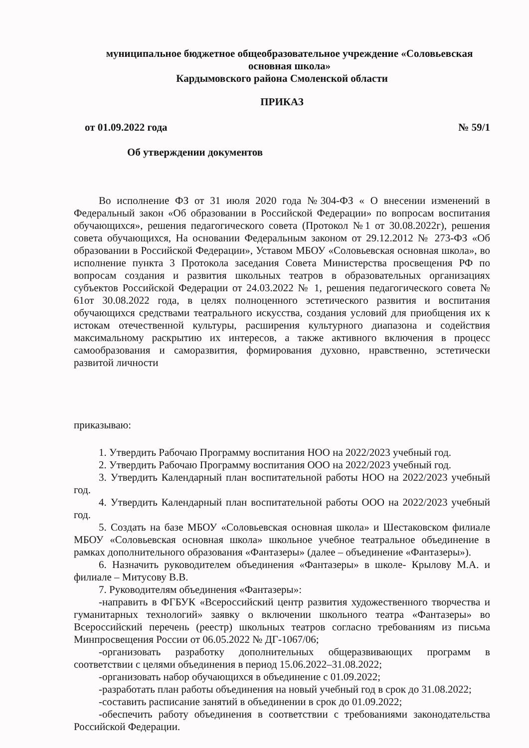муниципальное бюджетное общеобразовательное учреждение «Соловьевская основная школа»
Кардымовского района Смоленской области
ПРИКАЗ
от 01.09.2022 года № 59/1
Об утверждении документов
Во исполнение ФЗ от 31 июля 2020 года №304-ФЗ « О внесении изменений в Федеральный закон «Об образовании в Российской Федерации» по вопросам воспитания обучающихся», решения педагогического совета (Протокол №1 от 30.08.2022г), решения совета обучающихся, На основании Федеральным законом от 29.12.2012 № 273-ФЗ «Об образовании в Российской Федерации», Уставом МБОУ «Соловьевская основная школа», во исполнение пункта 3 Протокола заседания Совета Министерства просвещения РФ по вопросам создания и развития школьных театров в образовательных организациях субъектов Российской Федерации от 24.03.2022 № 1, решения педагогического совета № 61от 30.08.2022 года, в целях полноценного эстетического развития и воспитания обучающихся средствами театрального искусства, создания условий для приобщения их к истокам отечественной культуры, расширения культурного диапазона и содействия максимальному раскрытию их интересов, а также активного включения в процесс самообразования и саморазвития, формирования духовно, нравственно, эстетически развитой личности
приказываю:
1. Утвердить Рабочаю Программу воспитания НОО на 2022/2023 учебный год.
2. Утвердить Рабочаю Программу воспитания ООО на 2022/2023 учебный год.
3. Утвердить Календарный план воспитательной работы НОО на 2022/2023 учебный год.
4. Утвердить Календарный план воспитательной работы ООО на 2022/2023 учебный год.
5. Создать на базе МБОУ «Соловьевская основная школа» и Шестаковском филиале МБОУ «Соловьевская основная школа» школьное учебное театральное объединение в рамках дополнительного образования «Фантазеры» (далее – объединение «Фантазеры»).
6. Назначить руководителем объединения «Фантазеры» в школе- Крылову М.А. и филиале – Митусову В.В.
7. Руководителям объединения «Фантазеры»:
-направить в ФГБУК «Всероссийский центр развития художественного творчества и гуманитарных технологий» заявку о включении школьного театра «Фантазеры» во Всероссийский перечень (реестр) школьных театров согласно требованиям из письма Минпросвещения России от 06.05.2022 № ДГ-1067/06;
-организовать разработку дополнительных общеразвивающих программ в соответствии с целями объединения в период 15.06.2022–31.08.2022;
-организовать набор обучающихся в объединение с 01.09.2022;
-разработать план работы объединения на новый учебный год в срок до 31.08.2022;
-составить расписание занятий в объединении в срок до 01.09.2022;
-обеспечить работу объединения в соответствии с требованиями законодательства Российской Федерации.